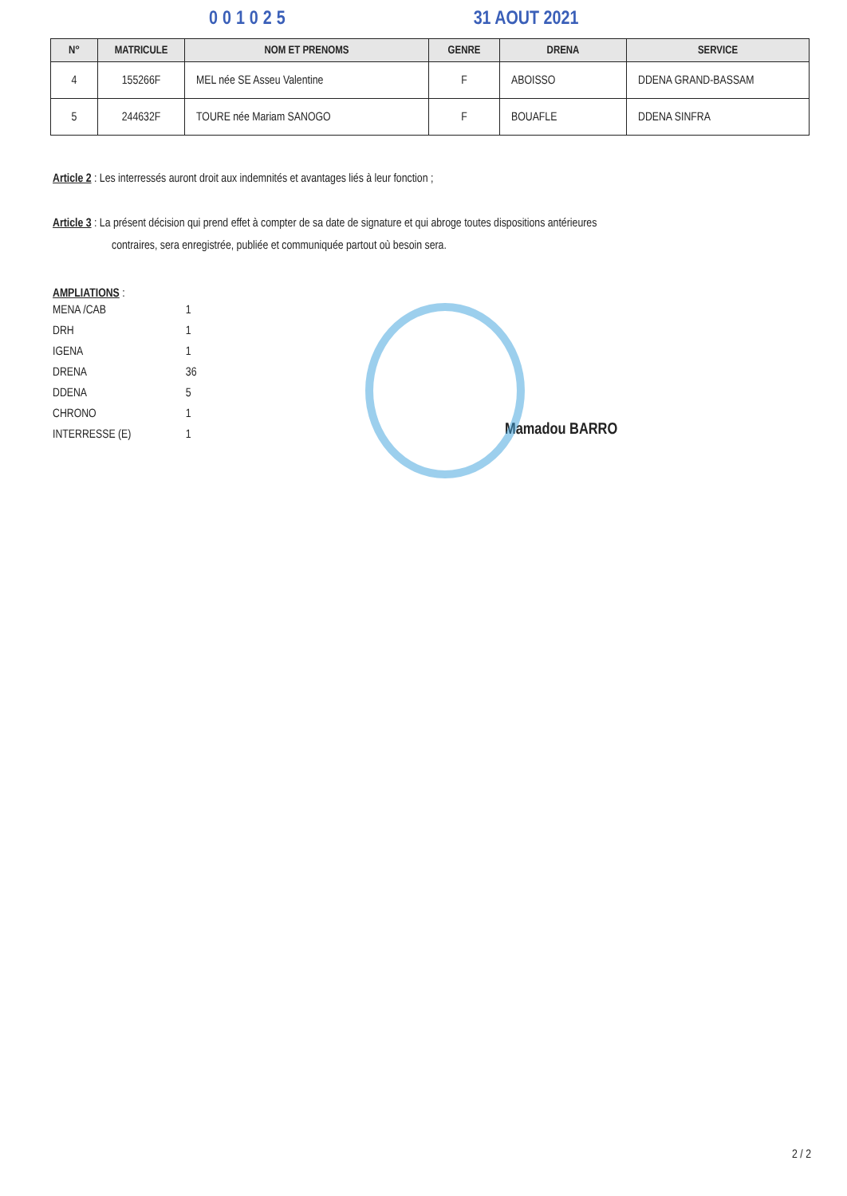001025 31 AOUT 2021
| N° | MATRICULE | NOM ET PRENOMS | GENRE | DRENA | SERVICE |
| --- | --- | --- | --- | --- | --- |
| 4 | 155266F | MEL née SE Asseu Valentine | F | ABOISSO | DDENA GRAND-BASSAM |
| 5 | 244632F | TOURE née Mariam SANOGO | F | BOUAFLE | DDENA SINFRA |
Article 2 : Les interressés auront droit aux indemnités et avantages liés à leur fonction ;
Article 3 : La présent décision qui prend effet à compter de sa date de signature et qui abroge toutes dispositions antérieures
contraires, sera enregistrée, publiée et communiquée partout où besoin sera.
AMPLIATIONS :
| MENA /CAB | 1 |
| DRH | 1 |
| IGENA | 1 |
| DRENA | 36 |
| DDENA | 5 |
| CHRONO | 1 |
| INTERRESSE (E) | 1 |
Mamadou BARRO
2 / 2